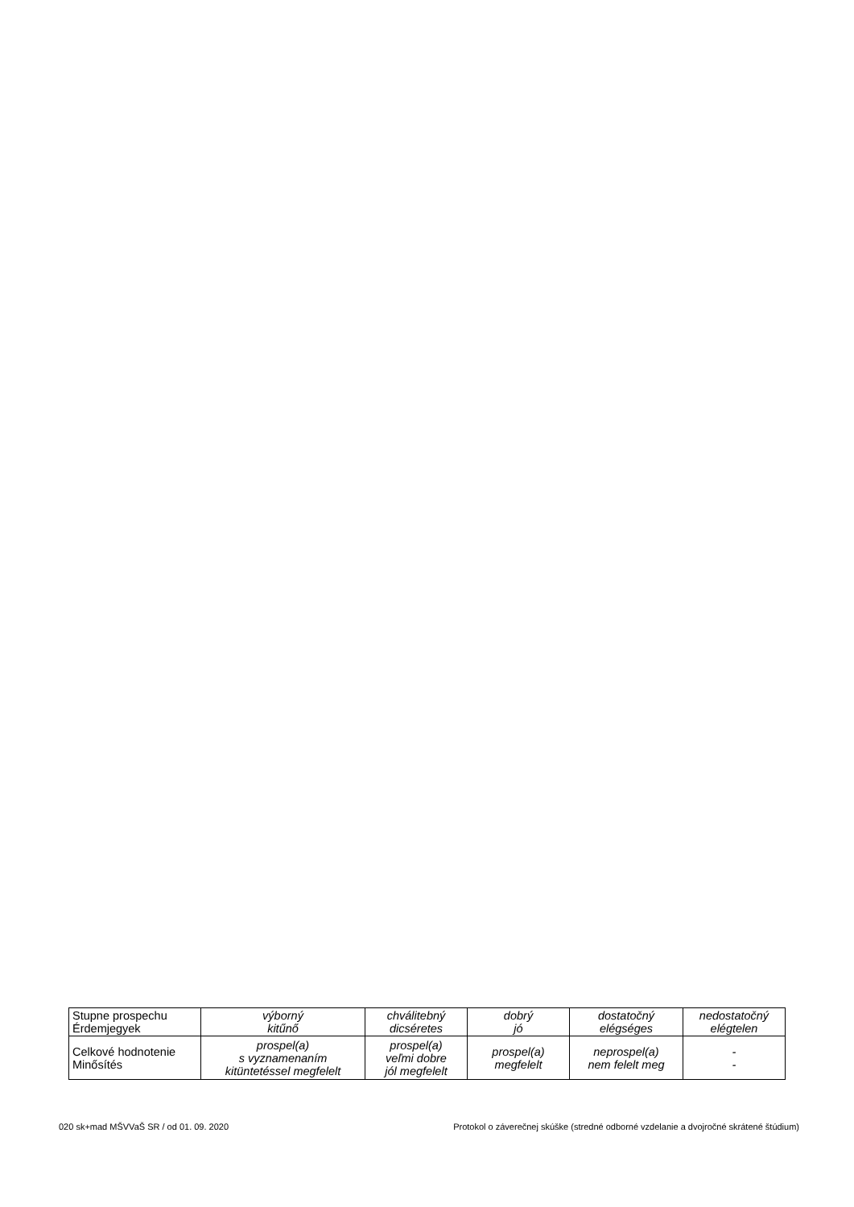| Stupne prospechu Érdemjegyek | výborný kitűnő | chválitebný dicséretes | dobrý jó | dostatočný elégséges | nedostatočný elégtelen |
| Celkové hodnotenie Minősítés | prospel(a) s vyznamenaním kitüntetéssel megfelelt | prospel(a) veľmi dobre jól megfelelt | prospel(a) megfelelt | neprospel(a) nem felelt meg | - - |
020 sk+mad MŠVVaŠ SR / od 01. 09. 2020 Protokol o záverečnej skúške (stredné odborné vzdelanie a dvojročné skrátené štúdium)